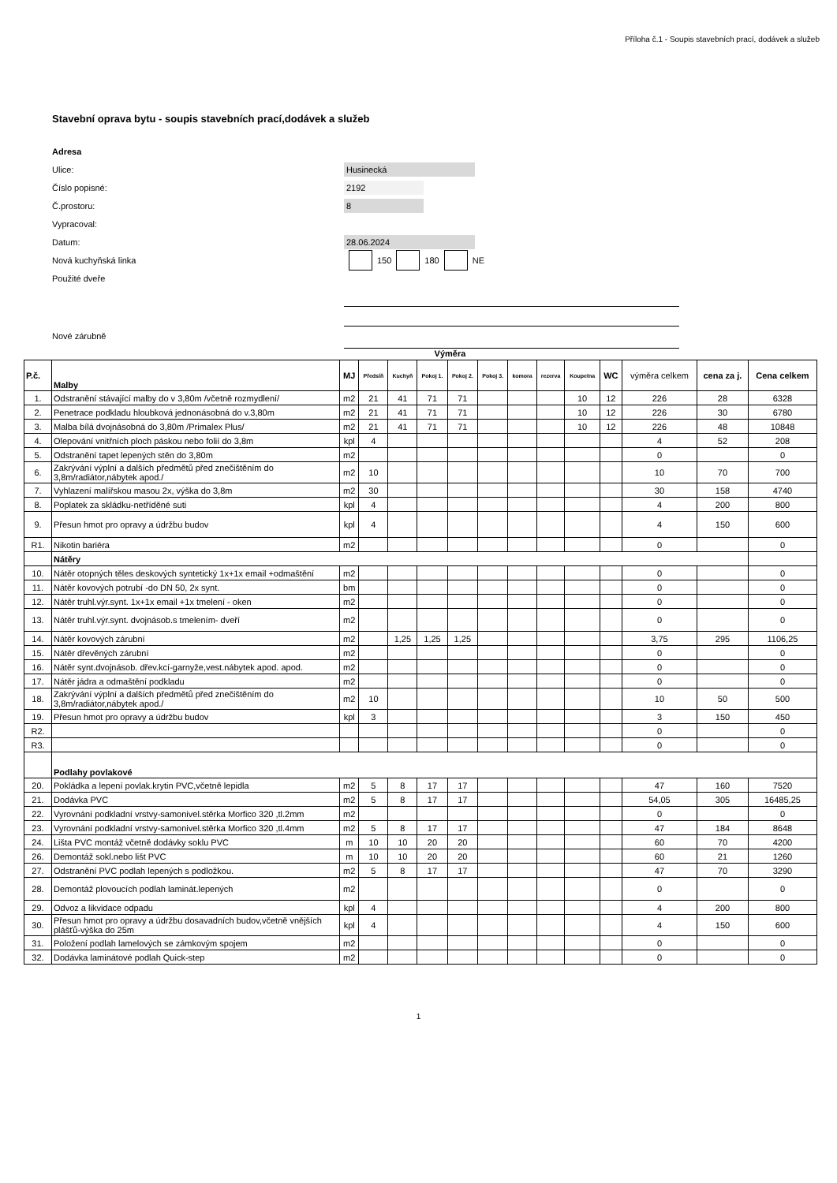Příloha č.1 - Soupis stavebních prací, dodávek a služeb
Stavební oprava bytu - soupis stavebních prací,dodávek a služeb
Adresa
Ulice: Husinecká
Číslo popisné: 2192
Č.prostoru: 8
Vypracoval:
Datum: 28.06.2024
Nová kuchyňská linka 150 180 NE
Použité dveře
Nové zárubně
Výměra
| P.č. | Malby | MJ | Předsíň | Kuchyň | Pokoj 1. | Pokoj 2. | Pokoj 3. | komora | rezerva | Koupelna | WC | výměra celkem | cena za j. | Cena celkem |
| --- | --- | --- | --- | --- | --- | --- | --- | --- | --- | --- | --- | --- | --- | --- |
| 1. | Odstranění stávající malby do v 3,80m /včetně rozmydlení/ | m2 | 21 | 41 | 71 | 71 | | | | 10 | 12 | 226 | 28 | 6328 |
| 2. | Penetrace podkladu hloubková jednonásobná do v.3,80m | m2 | 21 | 41 | 71 | 71 | | | | 10 | 12 | 226 | 30 | 6780 |
| 3. | Malba bílá dvojnásobná do 3,80m /Primalex Plus/ | m2 | 21 | 41 | 71 | 71 | | | | 10 | 12 | 226 | 48 | 10848 |
| 4. | Olepování vnitřních ploch páskou nebo folií do 3,8m | kpl | 4 | | | | | | | | | 4 | 52 | 208 |
| 5. | Odstranění tapet lepených stěn do 3,80m | m2 | | | | | | | | | | 0 | | 0 |
| 6. | Zakrývání výplní a dalších předmětů před znečištěním do 3,8m/radiátor,nábytek apod./ | m2 | 10 | | | | | | | | | 10 | 70 | 700 |
| 7. | Vyhlazení malířskou masou 2x, výška do 3,8m | m2 | 30 | | | | | | | | | 30 | 158 | 4740 |
| 8. | Poplatek za skládku-netříděné suti | kpl | 4 | | | | | | | | | 4 | 200 | 800 |
| 9. | Přesun hmot pro opravy a údržbu budov | kpl | 4 | | | | | | | | | 4 | 150 | 600 |
| R1. | Nikotin bariéra | m2 | | | | | | | | | | 0 | | 0 |
| | Nátěry | | | | | | | | | | | | | |
| 10. | Nátěr otopných těles deskových syntetický 1x+1x email +odmaštění | m2 | | | | | | | | | | 0 | | 0 |
| 11. | Nátěr kovových potrubí -do DN 50, 2x synt. | bm | | | | | | | | | | 0 | | 0 |
| 12. | Nátěr truhl.výr.synt. 1x+1x email +1x tmelení - oken | m2 | | | | | | | | | | 0 | | 0 |
| 13. | Nátěr truhl.výr.synt. dvojnásob.s tmelením- dveří | m2 | | | | | | | | | | 0 | | 0 |
| 14. | Nátěr kovových zárubní | m2 | | 1,25 | 1,25 | 1,25 | | | | | | 3,75 | 295 | 1106,25 |
| 15. | Nátěr dřevěných zárubní | m2 | | | | | | | | | | 0 | | 0 |
| 16. | Nátěr synt.dvojnásob. dřev.kcí-garnyže,vest.nábytek apod. apod. | m2 | | | | | | | | | | 0 | | 0 |
| 17. | Nátěr jádra a odmaštění podkladu | m2 | | | | | | | | | | 0 | | 0 |
| 18. | Zakrývání výplní a dalších předmětů před znečištěním do 3,8m/radiátor,nábytek apod./ | m2 | 10 | | | | | | | | | 10 | 50 | 500 |
| 19. | Přesun hmot pro opravy a údržbu budov | kpl | 3 | | | | | | | | | 3 | 150 | 450 |
| R2. | | | | | | | | | | | | 0 | | 0 |
| R3. | | | | | | | | | | | | 0 | | 0 |
| | Podlahy povlakové | | | | | | | | | | | | | |
| 20. | Pokládka a lepení povlak.krytin PVC,včetně lepidla | m2 | 5 | 8 | 17 | 17 | | | | | | 47 | 160 | 7520 |
| 21. | Dodávka PVC | m2 | 5 | 8 | 17 | 17 | | | | | | 54,05 | 305 | 16485,25 |
| 22. | Vyrovnání podkladní vrstvy-samonivel.stěrka Morfico 320 ,tl.2mm | m2 | | | | | | | | | | 0 | | 0 |
| 23. | Vyrovnání podkladní vrstvy-samonivel.stěrka Morfico 320 ,tl.4mm | m2 | 5 | 8 | 17 | 17 | | | | | | 47 | 184 | 8648 |
| 24. | Lišta PVC montáž včetně dodávky soklu PVC | m | 10 | 10 | 20 | 20 | | | | | | 60 | 70 | 4200 |
| 26. | Demontáž sokl.nebo lišt PVC | m | 10 | 10 | 20 | 20 | | | | | | 60 | 21 | 1260 |
| 27. | Odstranění PVC podlah lepených s podložkou. | m2 | 5 | 8 | 17 | 17 | | | | | | 47 | 70 | 3290 |
| 28. | Demontáž plovoucích podlah laminát.lepených | m2 | | | | | | | | | | 0 | | 0 |
| 29. | Odvoz a likvidace odpadu | kpl | 4 | | | | | | | | | 4 | 200 | 800 |
| 30. | Přesun hmot pro opravy a údržbu dosavadních budov,včetně vnějších plášťů-výška do 25m | kpl | 4 | | | | | | | | | 4 | 150 | 600 |
| 31. | Položení podlah lamelových se zámkovým spojem | m2 | | | | | | | | | | 0 | | 0 |
| 32. | Dodávka laminátové podlah Quick-step | m2 | | | | | | | | | | 0 | | 0 |
1